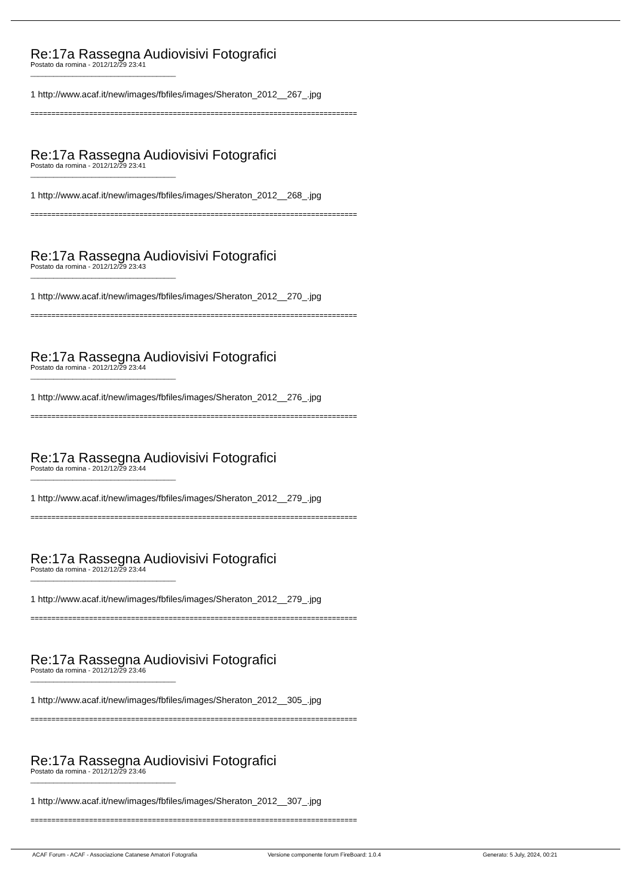Re:17a Rassegna Audiovisivi Fotografici
Postato da romina - 2012/12/29 23:41
______________________________________
1 http://www.acaf.it/new/images/fbfiles/images/Sheraton_2012__267_.jpg
==============================================================================
Re:17a Rassegna Audiovisivi Fotografici
Postato da romina - 2012/12/29 23:41
______________________________________
1 http://www.acaf.it/new/images/fbfiles/images/Sheraton_2012__268_.jpg
==============================================================================
Re:17a Rassegna Audiovisivi Fotografici
Postato da romina - 2012/12/29 23:43
______________________________________
1 http://www.acaf.it/new/images/fbfiles/images/Sheraton_2012__270_.jpg
==============================================================================
Re:17a Rassegna Audiovisivi Fotografici
Postato da romina - 2012/12/29 23:44
______________________________________
1 http://www.acaf.it/new/images/fbfiles/images/Sheraton_2012__276_.jpg
==============================================================================
Re:17a Rassegna Audiovisivi Fotografici
Postato da romina - 2012/12/29 23:44
______________________________________
1 http://www.acaf.it/new/images/fbfiles/images/Sheraton_2012__279_.jpg
==============================================================================
Re:17a Rassegna Audiovisivi Fotografici
Postato da romina - 2012/12/29 23:44
______________________________________
1 http://www.acaf.it/new/images/fbfiles/images/Sheraton_2012__279_.jpg
==============================================================================
Re:17a Rassegna Audiovisivi Fotografici
Postato da romina - 2012/12/29 23:46
______________________________________
1 http://www.acaf.it/new/images/fbfiles/images/Sheraton_2012__305_.jpg
==============================================================================
Re:17a Rassegna Audiovisivi Fotografici
Postato da romina - 2012/12/29 23:46
______________________________________
1 http://www.acaf.it/new/images/fbfiles/images/Sheraton_2012__307_.jpg
==============================================================================
ACAF Forum - ACAF - Associazione Catanese Amatori Fotografia Versione componente forum FireBoard: 1.0.4 Generato: 5 July, 2024, 00:21